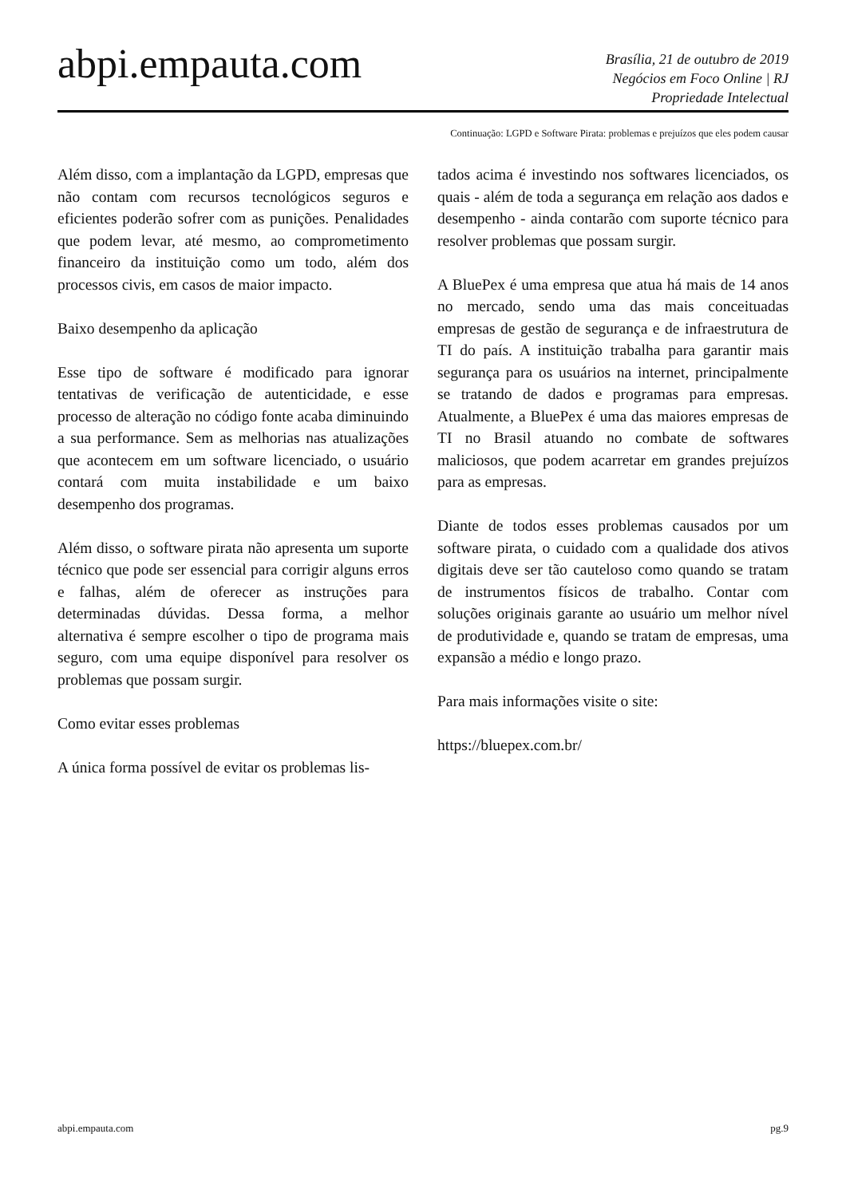abpi.empauta.com
Brasília, 21 de outubro de 2019
Negócios em Foco Online | RJ
Propriedade Intelectual
Continuação: LGPD e Software Pirata: problemas e prejuízos que eles podem causar
Além disso, com a implantação da LGPD, empresas que não contam com recursos tecnológicos seguros e eficientes poderão sofrer com as punições. Penalidades que podem levar, até mesmo, ao comprometimento financeiro da instituição como um todo, além dos processos civis, em casos de maior impacto.
Baixo desempenho da aplicação
Esse tipo de software é modificado para ignorar tentativas de verificação de autenticidade, e esse processo de alteração no código fonte acaba diminuindo a sua performance. Sem as melhorias nas atualizações que acontecem em um software licenciado, o usuário contará com muita instabilidade e um baixo desempenho dos programas.
Além disso, o software pirata não apresenta um suporte técnico que pode ser essencial para corrigir alguns erros e falhas, além de oferecer as instruções para determinadas dúvidas. Dessa forma, a melhor alternativa é sempre escolher o tipo de programa mais seguro, com uma equipe disponível para resolver os problemas que possam surgir.
Como evitar esses problemas
A única forma possível de evitar os problemas lis-
tados acima é investindo nos softwares licenciados, os quais - além de toda a segurança em relação aos dados e desempenho - ainda contarão com suporte técnico para resolver problemas que possam surgir.
A BluePex é uma empresa que atua há mais de 14 anos no mercado, sendo uma das mais conceituadas empresas de gestão de segurança e de infraestrutura de TI do país. A instituição trabalha para garantir mais segurança para os usuários na internet, principalmente se tratando de dados e programas para empresas. Atualmente, a BluePex é uma das maiores empresas de TI no Brasil atuando no combate de softwares maliciosos, que podem acarretar em grandes prejuízos para as empresas.
Diante de todos esses problemas causados por um software pirata, o cuidado com a qualidade dos ativos digitais deve ser tão cauteloso como quando se tratam de instrumentos físicos de trabalho. Contar com soluções originais garante ao usuário um melhor nível de produtividade e, quando se tratam de empresas, uma expansão a médio e longo prazo.
Para mais informações visite o site:
https://bluepex.com.br/
abpi.empauta.com pg.9